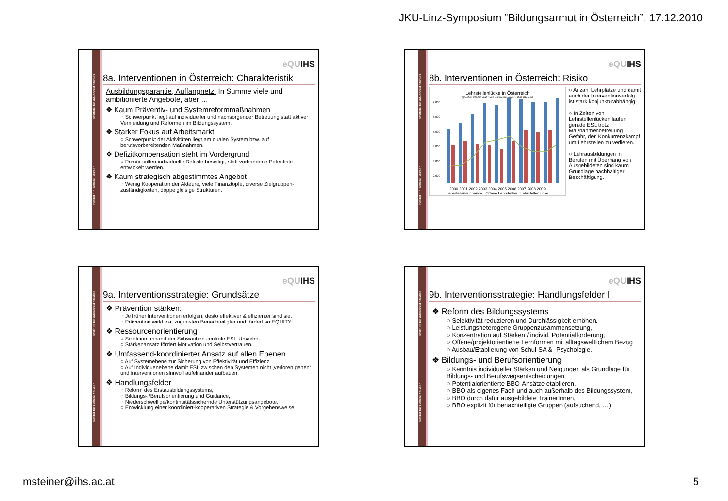JKU-Linz-Symposium “Bildungsarmut in Österreich”, 17.12.2010
Institut für Höhere Studien Institute for Advanced Studies
eQUIHS
8a. Interventionen in Österreich: Charakteristik
Ausbildungsgarantie, Auffangnetz: In Summe viele und ambitionierte Angebote, aber …
❖ Kaum Präventiv- und Systemreformmaßnahmen
○ Schwerpunkt liegt auf individueller und nachsorgender Betreuung statt aktiver Vermeidung und Reformen im Bildungssystem.
❖ Starker Fokus auf Arbeitsmarkt
○ Schwerpunkt der Aktivitäten liegt am dualen System bzw. auf berufsvorbereitenden Maßnahmen.
❖ Defizitkompensation steht im Vordergrund
○ Primär sollen individuelle Defizite beseitigt, statt vorhandene Potentiale entwickelt werden.
❖ Kaum strategisch abgestimmtes Angebot
○ Wenig Kooperation der Akteure, viele Finanztöpfe, diverse Zielgruppen-zuständigkeiten, doppelgleisige Strukturen.
Institut für Höhere Studien Institute for Advanced Studies
eQUIHS
8b. Interventionen in Österreich: Risiko
Lehrstellenlücke in Österreich
(Quelle: BMAS, Bali-Web / Berechnungen: IHS-Steiner)
7.000
6.000
5.000
4.000
3.000
2.000
2000 2001 2002 2003 2004 2005 2006 2007 2008 2009
Lehrstellensuchende Offene Lehrstellen Lehrstellenlücke
○ Anzahl Lehrplätze und damit auch der Interventionserfolg ist stark konjunkturabhängig.
○ In Zeiten von Lehrstellenlücken laufen gerade ESL trotz Maßnahmenbetreuung Gefahr, den Konkurrenzkampf um Lehrstellen zu verlieren.
○ Lehrausbildungen in Berufen mit Überhang von Ausgebildeten sind kaum Grundlage nachhaltiger Beschäftigung.
Institut für Höhere Studien Institute for Advanced Studies
eQUIHS
9a. Interventionsstrategie: Grundsätze
❖ Prävention stärken:
○ Je früher Interventionen erfolgen, desto effektiver & effizienter sind sie.
○ Prävention wirkt v.a. zugunsten Benachteiligter und fördert so EQUITY.
❖ Ressourcenorientierung
○ Selektion anhand der Schwächen zentrale ESL-Ursache.
○ Stärkenansatz fördert Motivation und Selbstvertrauen.
❖ Umfassend-koordinierter Ansatz auf allen Ebenen
○ Auf Systemebene zur Sicherung von Effektivität und Effizienz.
○ Auf Individuenebene damit ESL zwischen den Systemen nicht ‚verloren gehen‘ und Interventionen sinnvoll aufeinander aufbauen.
❖ Handlungsfelder
○ Reform des Erstausbildungssystems,
○ Bildungs- /Berufsorientierung und Guidance,
○ Niederschwellige/kontinuitätssichernde Unterstützungsangebote,
○ Entwicklung einer koordiniert-kooperativen Strategie & Vorgehensweise
Institut für Höhere Studien Institute for Advanced Studies
eQUIHS
9b. Interventionsstrategie: Handlungsfelder I
❖ Reform des Bildungssystems
○ Selektivität reduzieren und Durchlässigkeit erhöhen,
○ Leistungsheterogene Gruppenzusammensetzung,
○ Konzentration auf Stärken / individ. Potentialförderung,
○ Offene/projektorientierte Lernformen mit alltagsweltlichem Bezug
○ Ausbau/Etablierung von Schul-SA & -Psychologie.
❖ Bildungs- und Berufsorientierung
○ Kenntnis individueller Stärken und Neigungen als Grundlage für Bildungs- und Berufswegsentscheidungen,
○ Potentialorientierte BBO-Ansätze etablieren,
○ BBO als eigenes Fach und auch außerhalb des Bildungssystem,
○ BBO durch dafür ausgebildete TrainerInnen,
○ BBO explizit für benachteiligte Gruppen (aufsuchend, …).
msteiner@ihs.ac.at 5